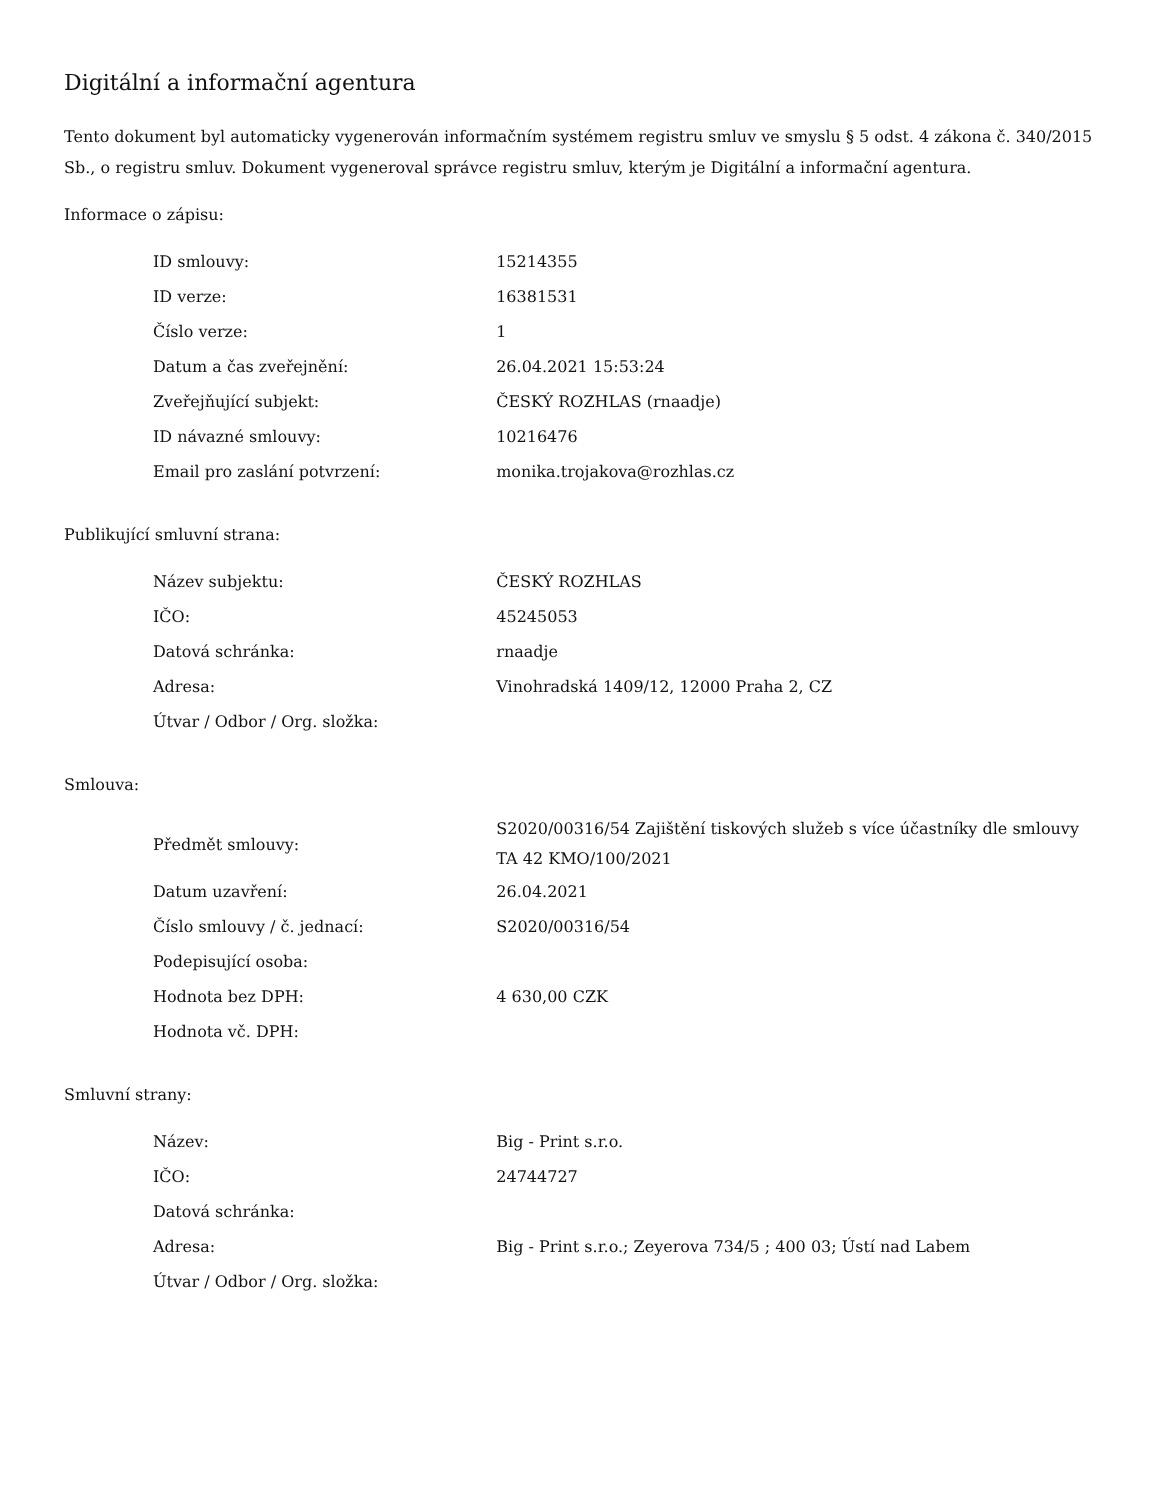Digitální a informační agentura
Tento dokument byl automaticky vygenerován informačním systémem registru smluv ve smyslu § 5 odst. 4 zákona č. 340/2015 Sb., o registru smluv. Dokument vygeneroval správce registru smluv, kterým je Digitální a informační agentura.
Informace o zápisu:
| ID smlouvy: | 15214355 |
| ID verze: | 16381531 |
| Číslo verze: | 1 |
| Datum a čas zveřejnění: | 26.04.2021 15:53:24 |
| Zveřejňující subjekt: | ČESKÝ ROZHLAS (rnaadje) |
| ID návazné smlouvy: | 10216476 |
| Email pro zaslání potvrzení: | monika.trojakova@rozhlas.cz |
Publikující smluvní strana:
| Název subjektu: | ČESKÝ ROZHLAS |
| IČO: | 45245053 |
| Datová schránka: | rnaadje |
| Adresa: | Vinohradská 1409/12, 12000 Praha 2, CZ |
| Útvar / Odbor / Org. složka: | |
Smlouva:
| Předmět smlouvy: | S2020/00316/54 Zajištění tiskových služeb s více účastníky dle smlouvy TA 42 KMO/100/2021 |
| Datum uzavření: | 26.04.2021 |
| Číslo smlouvy / č. jednací: | S2020/00316/54 |
| Podepisující osoba: | |
| Hodnota bez DPH: | 4 630,00 CZK |
| Hodnota vč. DPH: | |
Smluvní strany:
| Název: | Big - Print s.r.o. |
| IČO: | 24744727 |
| Datová schránka: | |
| Adresa: | Big - Print s.r.o.; Zeyerova 734/5 ; 400 03; Ústí nad Labem |
| Útvar / Odbor / Org. složka: | |